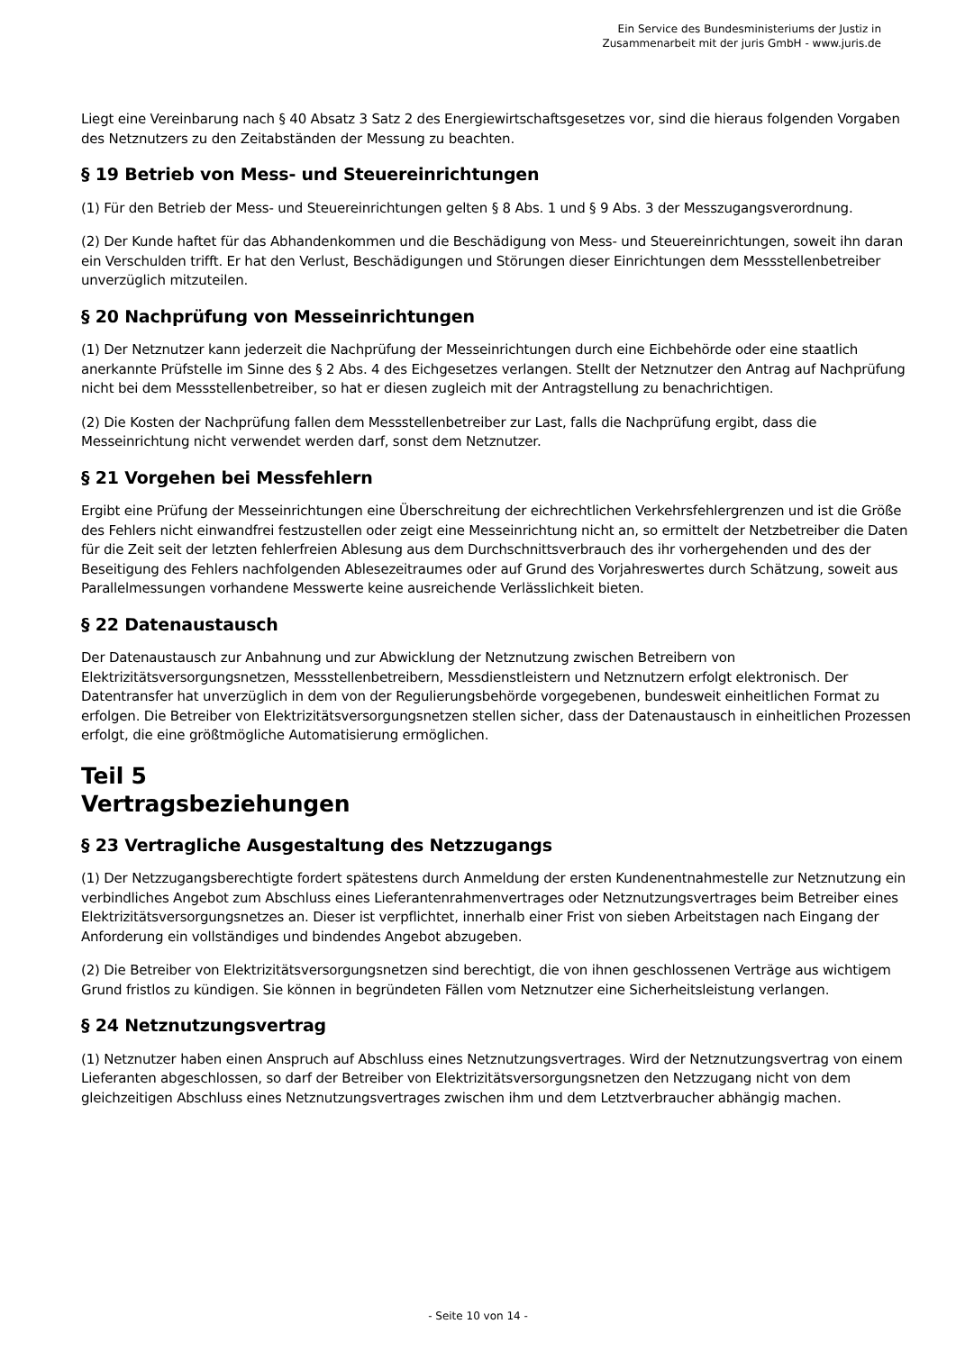Ein Service des Bundesministeriums der Justiz in
Zusammenarbeit mit der juris GmbH - www.juris.de
Liegt eine Vereinbarung nach § 40 Absatz 3 Satz 2 des Energiewirtschaftsgesetzes vor, sind die hieraus folgenden Vorgaben des Netznutzers zu den Zeitabständen der Messung zu beachten.
§ 19 Betrieb von Mess- und Steuereinrichtungen
(1) Für den Betrieb der Mess- und Steuereinrichtungen gelten § 8 Abs. 1 und § 9 Abs. 3 der Messzugangsverordnung.
(2) Der Kunde haftet für das Abhandenkommen und die Beschädigung von Mess- und Steuereinrichtungen, soweit ihn daran ein Verschulden trifft. Er hat den Verlust, Beschädigungen und Störungen dieser Einrichtungen dem Messstellenbetreiber unverzüglich mitzuteilen.
§ 20 Nachprüfung von Messeinrichtungen
(1) Der Netznutzer kann jederzeit die Nachprüfung der Messeinrichtungen durch eine Eichbehörde oder eine staatlich anerkannte Prüfstelle im Sinne des § 2 Abs. 4 des Eichgesetzes verlangen. Stellt der Netznutzer den Antrag auf Nachprüfung nicht bei dem Messstellenbetreiber, so hat er diesen zugleich mit der Antragstellung zu benachrichtigen.
(2) Die Kosten der Nachprüfung fallen dem Messstellenbetreiber zur Last, falls die Nachprüfung ergibt, dass die Messeinrichtung nicht verwendet werden darf, sonst dem Netznutzer.
§ 21 Vorgehen bei Messfehlern
Ergibt eine Prüfung der Messeinrichtungen eine Überschreitung der eichrechtlichen Verkehrsfehlergrenzen und ist die Größe des Fehlers nicht einwandfrei festzustellen oder zeigt eine Messeinrichtung nicht an, so ermittelt der Netzbetreiber die Daten für die Zeit seit der letzten fehlerfreien Ablesung aus dem Durchschnittsverbrauch des ihr vorhergehenden und des der Beseitigung des Fehlers nachfolgenden Ablesezeitraumes oder auf Grund des Vorjahreswertes durch Schätzung, soweit aus Parallelmessungen vorhandene Messwerte keine ausreichende Verlässlichkeit bieten.
§ 22 Datenaustausch
Der Datenaustausch zur Anbahnung und zur Abwicklung der Netznutzung zwischen Betreibern von Elektrizitätsversorgungsnetzen, Messstellenbetreibern, Messdienstleistern und Netznutzern erfolgt elektronisch. Der Datentransfer hat unverzüglich in dem von der Regulierungsbehörde vorgegebenen, bundesweit einheitlichen Format zu erfolgen. Die Betreiber von Elektrizitätsversorgungsnetzen stellen sicher, dass der Datenaustausch in einheitlichen Prozessen erfolgt, die eine größtmögliche Automatisierung ermöglichen.
Teil 5
Vertragsbeziehungen
§ 23 Vertragliche Ausgestaltung des Netzzugangs
(1) Der Netzzugangsberechtigte fordert spätestens durch Anmeldung der ersten Kundenentnahmestelle zur Netznutzung ein verbindliches Angebot zum Abschluss eines Lieferantenrahmenvertrages oder Netznutzungsvertrages beim Betreiber eines Elektrizitätsversorgungsnetzes an. Dieser ist verpflichtet, innerhalb einer Frist von sieben Arbeitstagen nach Eingang der Anforderung ein vollständiges und bindendes Angebot abzugeben.
(2) Die Betreiber von Elektrizitätsversorgungsnetzen sind berechtigt, die von ihnen geschlossenen Verträge aus wichtigem Grund fristlos zu kündigen. Sie können in begründeten Fällen vom Netznutzer eine Sicherheitsleistung verlangen.
§ 24 Netznutzungsvertrag
(1) Netznutzer haben einen Anspruch auf Abschluss eines Netznutzungsvertrages. Wird der Netznutzungsvertrag von einem Lieferanten abgeschlossen, so darf der Betreiber von Elektrizitätsversorgungsnetzen den Netzzugang nicht von dem gleichzeitigen Abschluss eines Netznutzungsvertrages zwischen ihm und dem Letztverbraucher abhängig machen.
- Seite 10 von 14 -